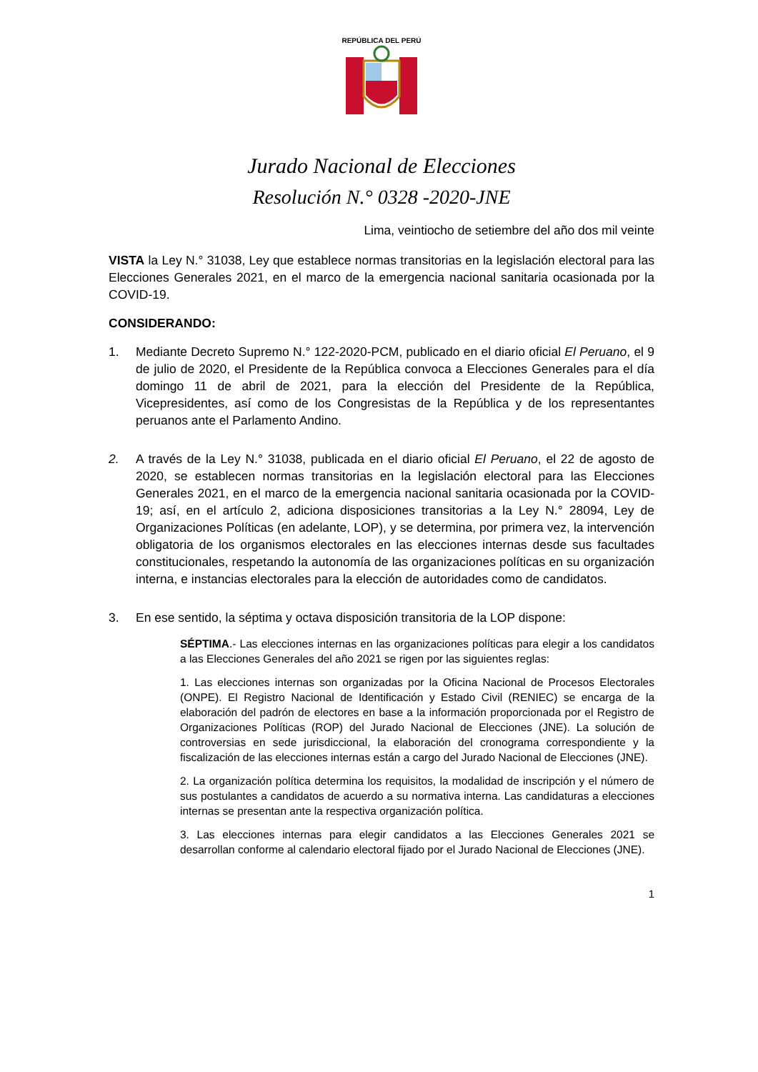REPÚBLICA DEL PERÚ
Jurado Nacional de Elecciones
Resolución N.° 0328 -2020-JNE
Lima, veintiocho de setiembre del año dos mil veinte
VISTA la Ley N.° 31038, Ley que establece normas transitorias en la legislación electoral para las Elecciones Generales 2021, en el marco de la emergencia nacional sanitaria ocasionada por la COVID-19.
CONSIDERANDO:
1. Mediante Decreto Supremo N.° 122-2020-PCM, publicado en el diario oficial El Peruano, el 9 de julio de 2020, el Presidente de la República convoca a Elecciones Generales para el día domingo 11 de abril de 2021, para la elección del Presidente de la República, Vicepresidentes, así como de los Congresistas de la República y de los representantes peruanos ante el Parlamento Andino.
2. A través de la Ley N.° 31038, publicada en el diario oficial El Peruano, el 22 de agosto de 2020, se establecen normas transitorias en la legislación electoral para las Elecciones Generales 2021, en el marco de la emergencia nacional sanitaria ocasionada por la COVID-19; así, en el artículo 2, adiciona disposiciones transitorias a la Ley N.° 28094, Ley de Organizaciones Políticas (en adelante, LOP), y se determina, por primera vez, la intervención obligatoria de los organismos electorales en las elecciones internas desde sus facultades constitucionales, respetando la autonomía de las organizaciones políticas en su organización interna, e instancias electorales para la elección de autoridades como de candidatos.
3. En ese sentido, la séptima y octava disposición transitoria de la LOP dispone:
SÉPTIMA.- Las elecciones internas en las organizaciones políticas para elegir a los candidatos a las Elecciones Generales del año 2021 se rigen por las siguientes reglas:
1. Las elecciones internas son organizadas por la Oficina Nacional de Procesos Electorales (ONPE). El Registro Nacional de Identificación y Estado Civil (RENIEC) se encarga de la elaboración del padrón de electores en base a la información proporcionada por el Registro de Organizaciones Políticas (ROP) del Jurado Nacional de Elecciones (JNE). La solución de controversias en sede jurisdiccional, la elaboración del cronograma correspondiente y la fiscalización de las elecciones internas están a cargo del Jurado Nacional de Elecciones (JNE).
2. La organización política determina los requisitos, la modalidad de inscripción y el número de sus postulantes a candidatos de acuerdo a su normativa interna. Las candidaturas a elecciones internas se presentan ante la respectiva organización política.
3. Las elecciones internas para elegir candidatos a las Elecciones Generales 2021 se desarrollan conforme al calendario electoral fijado por el Jurado Nacional de Elecciones (JNE).
1